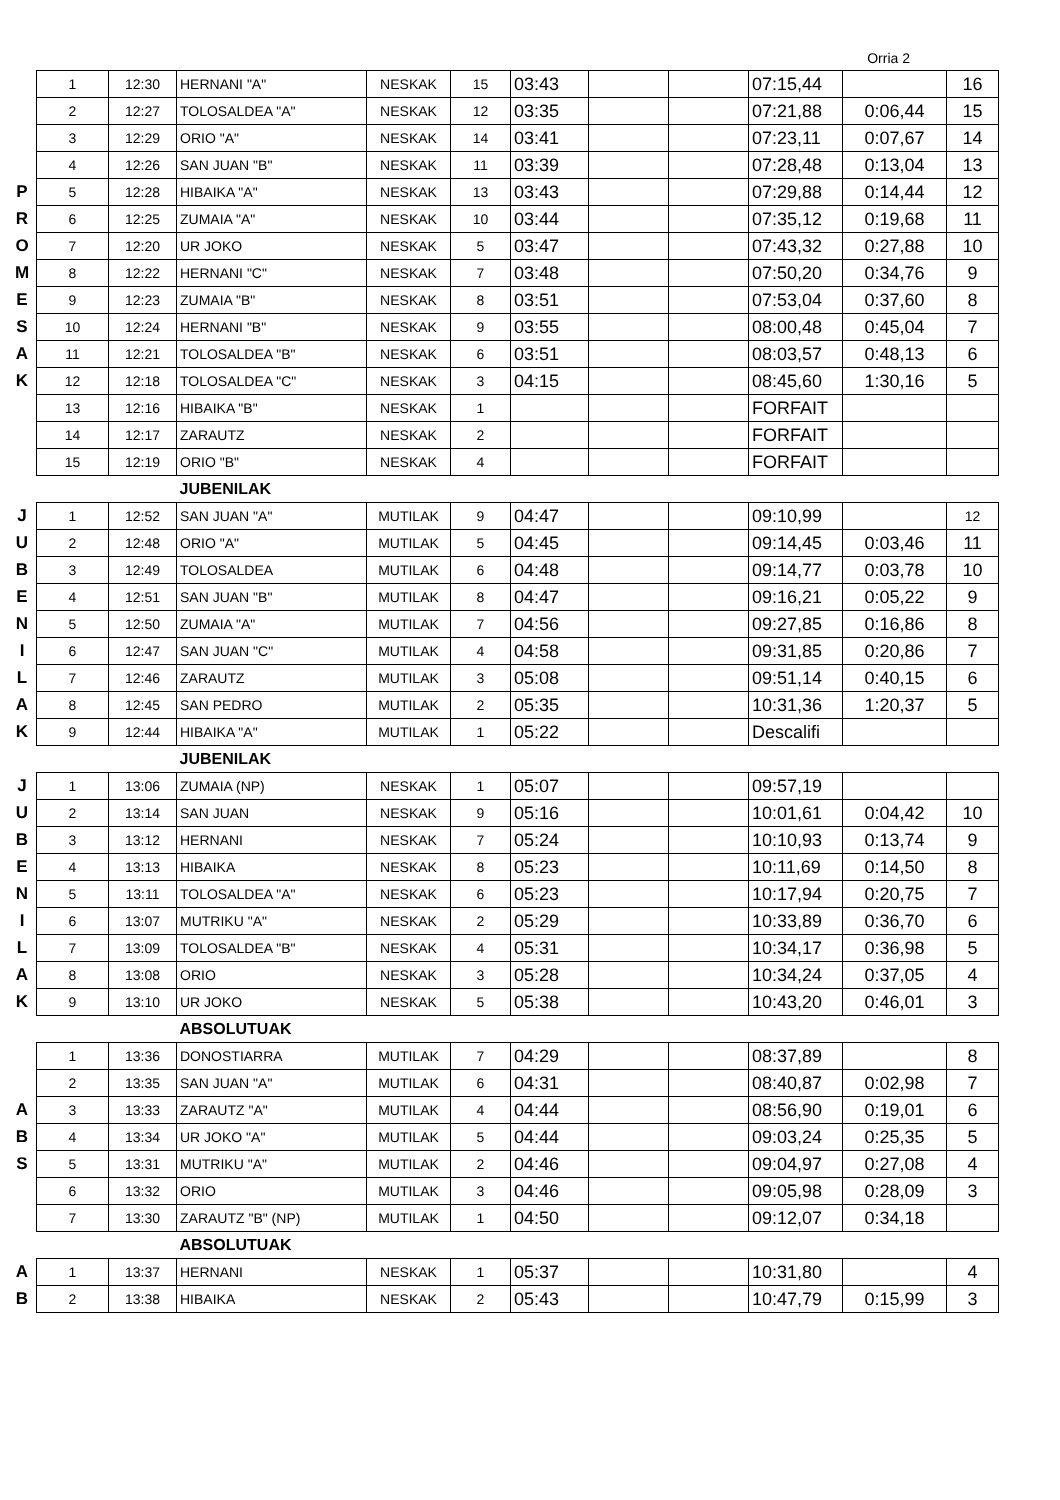Orria 2
| | 1 | 12:30 | HERNANI "A" | NESKAK | 15 | 03:43 | | | 07:15,44 | | 16 |
| | 2 | 12:27 | TOLOSALDEA "A" | NESKAK | 12 | 03:35 | | | 07:21,88 | 0:06,44 | 15 |
| | 3 | 12:29 | ORIO "A" | NESKAK | 14 | 03:41 | | | 07:23,11 | 0:07,67 | 14 |
| | 4 | 12:26 | SAN JUAN "B" | NESKAK | 11 | 03:39 | | | 07:28,48 | 0:13,04 | 13 |
| P | 5 | 12:28 | HIBAIKA "A" | NESKAK | 13 | 03:43 | | | 07:29,88 | 0:14,44 | 12 |
| R | 6 | 12:25 | ZUMAIA "A" | NESKAK | 10 | 03:44 | | | 07:35,12 | 0:19,68 | 11 |
| O | 7 | 12:20 | UR JOKO | NESKAK | 5 | 03:47 | | | 07:43,32 | 0:27,88 | 10 |
| M | 8 | 12:22 | HERNANI "C" | NESKAK | 7 | 03:48 | | | 07:50,20 | 0:34,76 | 9 |
| E | 9 | 12:23 | ZUMAIA "B" | NESKAK | 8 | 03:51 | | | 07:53,04 | 0:37,60 | 8 |
| S | 10 | 12:24 | HERNANI "B" | NESKAK | 9 | 03:55 | | | 08:00,48 | 0:45,04 | 7 |
| A | 11 | 12:21 | TOLOSALDEA "B" | NESKAK | 6 | 03:51 | | | 08:03,57 | 0:48,13 | 6 |
| K | 12 | 12:18 | TOLOSALDEA "C" | NESKAK | 3 | 04:15 | | | 08:45,60 | 1:30,16 | 5 |
| | 13 | 12:16 | HIBAIKA "B" | NESKAK | 1 | | | | FORFAIT | | |
| | 14 | 12:17 | ZARAUTZ | NESKAK | 2 | | | | FORFAIT | | |
| | 15 | 12:19 | ORIO "B" | NESKAK | 4 | | | | FORFAIT | | |
| | | | JUBENILAK | | | | | | | | |
| J | 1 | 12:52 | SAN JUAN "A" | MUTILAK | 9 | 04:47 | | | 09:10,99 | | 12 |
| U | 2 | 12:48 | ORIO "A" | MUTILAK | 5 | 04:45 | | | 09:14,45 | 0:03,46 | 11 |
| B | 3 | 12:49 | TOLOSALDEA | MUTILAK | 6 | 04:48 | | | 09:14,77 | 0:03,78 | 10 |
| E | 4 | 12:51 | SAN JUAN "B" | MUTILAK | 8 | 04:47 | | | 09:16,21 | 0:05,22 | 9 |
| N | 5 | 12:50 | ZUMAIA "A" | MUTILAK | 7 | 04:56 | | | 09:27,85 | 0:16,86 | 8 |
| I | 6 | 12:47 | SAN JUAN "C" | MUTILAK | 4 | 04:58 | | | 09:31,85 | 0:20,86 | 7 |
| L | 7 | 12:46 | ZARAUTZ | MUTILAK | 3 | 05:08 | | | 09:51,14 | 0:40,15 | 6 |
| A | 8 | 12:45 | SAN PEDRO | MUTILAK | 2 | 05:35 | | | 10:31,36 | 1:20,37 | 5 |
| K | 9 | 12:44 | HIBAIKA "A" | MUTILAK | 1 | 05:22 | | | Descalifi | | |
| | | | JUBENILAK | | | | | | | | |
| J | 1 | 13:06 | ZUMAIA (NP) | NESKAK | 1 | 05:07 | | | 09:57,19 | | |
| U | 2 | 13:14 | SAN JUAN | NESKAK | 9 | 05:16 | | | 10:01,61 | 0:04,42 | 10 |
| B | 3 | 13:12 | HERNANI | NESKAK | 7 | 05:24 | | | 10:10,93 | 0:13,74 | 9 |
| E | 4 | 13:13 | HIBAIKA | NESKAK | 8 | 05:23 | | | 10:11,69 | 0:14,50 | 8 |
| N | 5 | 13:11 | TOLOSALDEA "A" | NESKAK | 6 | 05:23 | | | 10:17,94 | 0:20,75 | 7 |
| I | 6 | 13:07 | MUTRIKU "A" | NESKAK | 2 | 05:29 | | | 10:33,89 | 0:36,70 | 6 |
| L | 7 | 13:09 | TOLOSALDEA "B" | NESKAK | 4 | 05:31 | | | 10:34,17 | 0:36,98 | 5 |
| A | 8 | 13:08 | ORIO | NESKAK | 3 | 05:28 | | | 10:34,24 | 0:37,05 | 4 |
| K | 9 | 13:10 | UR JOKO | NESKAK | 5 | 05:38 | | | 10:43,20 | 0:46,01 | 3 |
| | | | ABSOLUTUAK | | | | | | | | |
| | 1 | 13:36 | DONOSTIARRA | MUTILAK | 7 | 04:29 | | | 08:37,89 | | 8 |
| | 2 | 13:35 | SAN JUAN "A" | MUTILAK | 6 | 04:31 | | | 08:40,87 | 0:02,98 | 7 |
| A | 3 | 13:33 | ZARAUTZ "A" | MUTILAK | 4 | 04:44 | | | 08:56,90 | 0:19,01 | 6 |
| B | 4 | 13:34 | UR JOKO "A" | MUTILAK | 5 | 04:44 | | | 09:03,24 | 0:25,35 | 5 |
| S | 5 | 13:31 | MUTRIKU "A" | MUTILAK | 2 | 04:46 | | | 09:04,97 | 0:27,08 | 4 |
| | 6 | 13:32 | ORIO | MUTILAK | 3 | 04:46 | | | 09:05,98 | 0:28,09 | 3 |
| | 7 | 13:30 | ZARAUTZ "B" (NP) | MUTILAK | 1 | 04:50 | | | 09:12,07 | 0:34,18 | |
| | | | ABSOLUTUAK | | | | | | | | |
| A | 1 | 13:37 | HERNANI | NESKAK | 1 | 05:37 | | | 10:31,80 | | 4 |
| B | 2 | 13:38 | HIBAIKA | NESKAK | 2 | 05:43 | | | 10:47,79 | 0:15,99 | 3 |